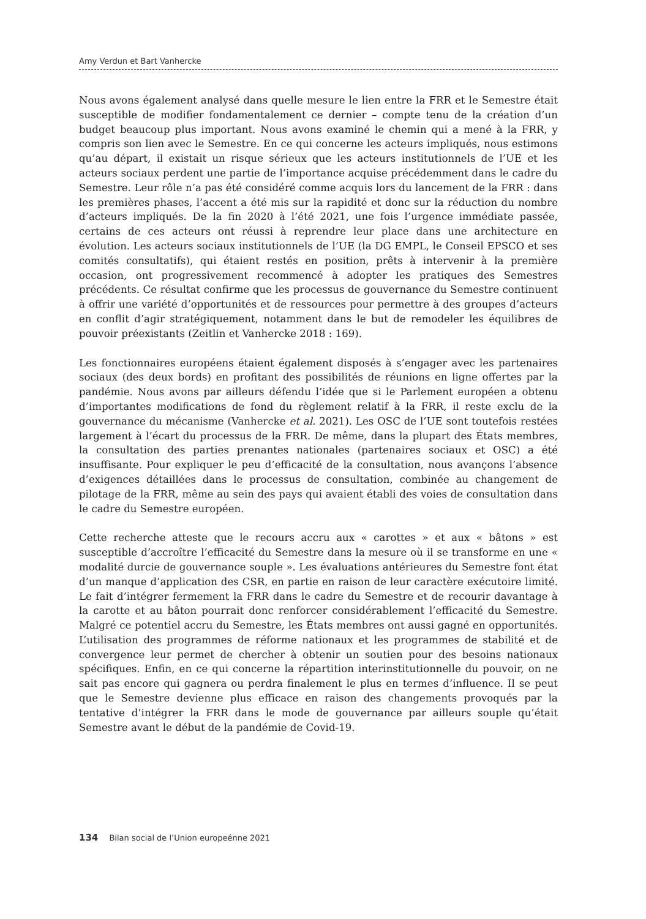Amy Verdun et Bart Vanhercke
Nous avons également analysé dans quelle mesure le lien entre la FRR et le Semestre était susceptible de modifier fondamentalement ce dernier – compte tenu de la création d’un budget beaucoup plus important. Nous avons examiné le chemin qui a mené à la FRR, y compris son lien avec le Semestre. En ce qui concerne les acteurs impliqués, nous estimons qu’au départ, il existait un risque sérieux que les acteurs institutionnels de l’UE et les acteurs sociaux perdent une partie de l’importance acquise précédemment dans le cadre du Semestre. Leur rôle n’a pas été considéré comme acquis lors du lancement de la FRR : dans les premières phases, l’accent a été mis sur la rapidité et donc sur la réduction du nombre d’acteurs impliqués. De la fin 2020 à l’été 2021, une fois l’urgence immédiate passée, certains de ces acteurs ont réussi à reprendre leur place dans une architecture en évolution. Les acteurs sociaux institutionnels de l’UE (la DG EMPL, le Conseil EPSCO et ses comités consultatifs), qui étaient restés en position, prêts à intervenir à la première occasion, ont progressivement recommencé à adopter les pratiques des Semestres précédents. Ce résultat confirme que les processus de gouvernance du Semestre continuent à offrir une variété d’opportunités et de ressources pour permettre à des groupes d’acteurs en conflit d’agir stratégiquement, notamment dans le but de remodeler les équilibres de pouvoir préexistants (Zeitlin et Vanhercke 2018 : 169).
Les fonctionnaires européens étaient également disposés à s’engager avec les partenaires sociaux (des deux bords) en profitant des possibilités de réunions en ligne offertes par la pandémie. Nous avons par ailleurs défendu l’idée que si le Parlement européen a obtenu d’importantes modifications de fond du règlement relatif à la FRR, il reste exclu de la gouvernance du mécanisme (Vanhercke et al. 2021). Les OSC de l’UE sont toutefois restées largement à l’écart du processus de la FRR. De même, dans la plupart des États membres, la consultation des parties prenantes nationales (partenaires sociaux et OSC) a été insuffisante. Pour expliquer le peu d’efficacité de la consultation, nous avançons l’absence d’exigences détaillées dans le processus de consultation, combinée au changement de pilotage de la FRR, même au sein des pays qui avaient établi des voies de consultation dans le cadre du Semestre européen.
Cette recherche atteste que le recours accru aux « carottes » et aux « bâtons » est susceptible d’accroître l’efficacité du Semestre dans la mesure où il se transforme en une « modalité durcie de gouvernance souple ». Les évaluations antérieures du Semestre font état d’un manque d’application des CSR, en partie en raison de leur caractère exécutoire limité. Le fait d’intégrer fermement la FRR dans le cadre du Semestre et de recourir davantage à la carotte et au bâton pourrait donc renforcer considérablement l’efficacité du Semestre. Malgré ce potentiel accru du Semestre, les États membres ont aussi gagné en opportunités. L’utilisation des programmes de réforme nationaux et les programmes de stabilité et de convergence leur permet de chercher à obtenir un soutien pour des besoins nationaux spécifiques. Enfin, en ce qui concerne la répartition interinstitutionnelle du pouvoir, on ne sait pas encore qui gagnera ou perdra finalement le plus en termes d’influence. Il se peut que le Semestre devienne plus efficace en raison des changements provoqués par la tentative d’intégrer la FRR dans le mode de gouvernance par ailleurs souple qu’était Semestre avant le début de la pandémie de Covid-19.
134 Bilan social de l’Union europeénne 2021